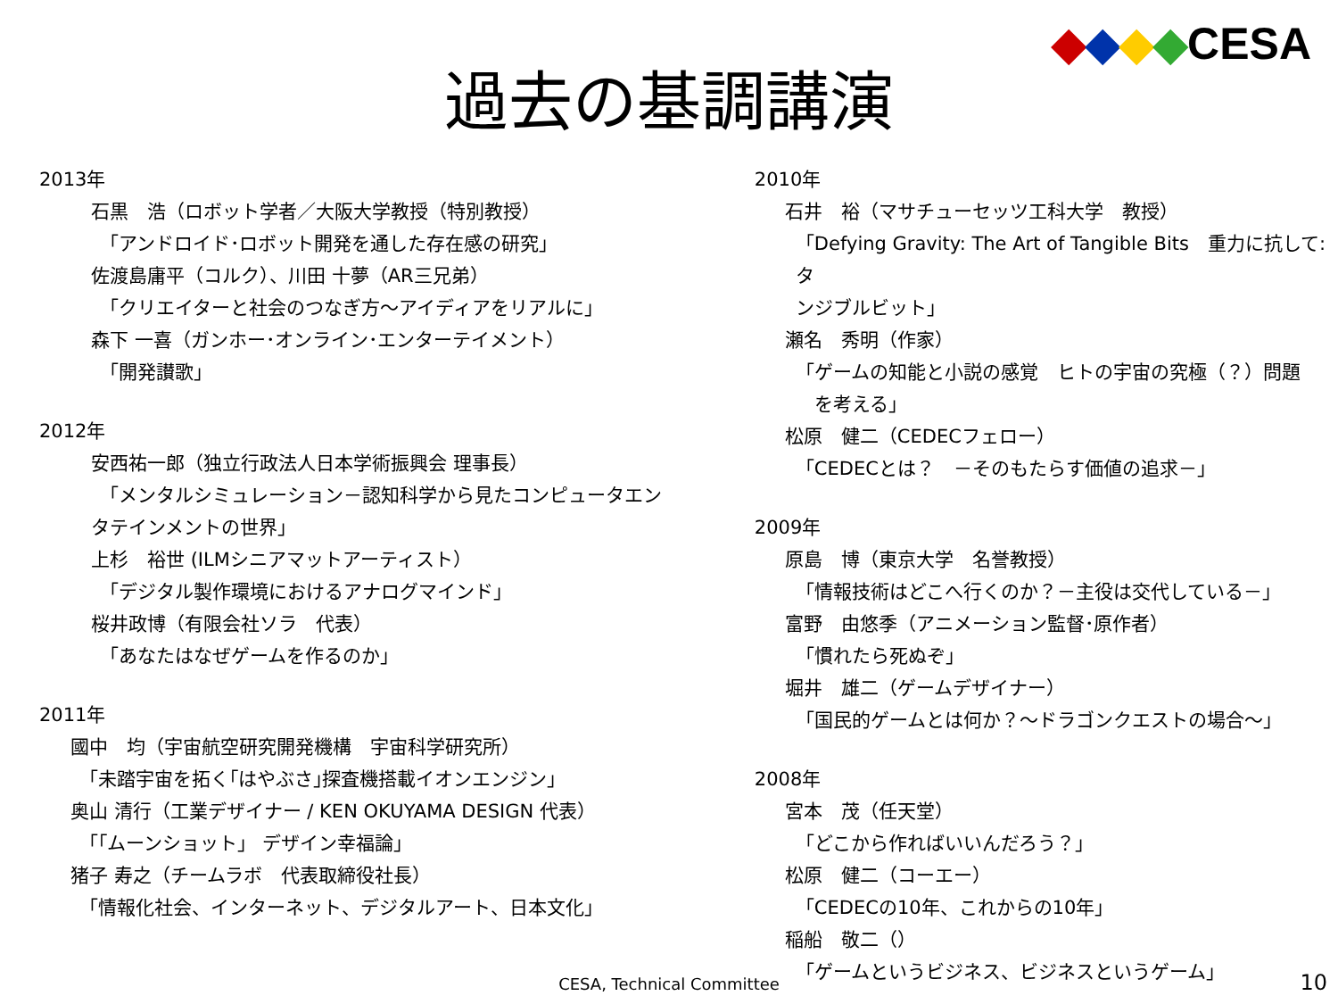◆◆◆◆CESA
過去の基調講演
2013年
石黒　浩（ロボット学者／大阪大学教授（特別教授）
「アンドロイド･ロボット開発を通した存在感の研究」
佐渡島庸平（コルク）、川田 十夢（AR三兄弟）
「クリエイターと社会のつなぎ方～アイディアをリアルに」
森下 一喜（ガンホー･オンライン･エンターテイメント）
「開発讃歌」
2012年
安西祐一郎（独立行政法人日本学術振興会 理事長）
「メンタルシミュレーション－認知科学から見たコンピュータエン
タテインメントの世界」
上杉　裕世 (ILMシニアマットアーティスト）
「デジタル製作環境におけるアナログマインド」
桜井政博（有限会社ソラ　代表）
「あなたはなぜゲームを作るのか」
2011年
國中　均（宇宙航空研究開発機構　宇宙科学研究所）
「未踏宇宙を拓く｢はやぶさ｣探査機搭載イオンエンジン」
奥山 清行（工業デザイナー / KEN OKUYAMA DESIGN 代表）
「｢ムーンショット」 デザイン幸福論」
猪子 寿之（チームラボ　代表取締役社長）
「情報化社会、インターネット、デジタルアート、日本文化」
2010年
石井　裕（マサチューセッツ工科大学　教授）
「Defying Gravity: The Art of Tangible Bits　重力に抗して:タ
ンジブルビット」
瀬名　秀明（作家）
「ゲームの知能と小説の感覚　ヒトの宇宙の究極（？）問題
　を考える」
松原　健二（CEDECフェロー）
「CEDECとは？　－そのもたらす価値の追求－」
2009年
原島　博（東京大学　名誉教授）
「情報技術はどこへ行くのか？－主役は交代している－」
富野　由悠季（アニメーション監督･原作者）
「慣れたら死ぬぞ」
堀井　雄二（ゲームデザイナー）
「国民的ゲームとは何か？～ドラゴンクエストの場合～」
2008年
宮本　茂（任天堂）
「どこから作ればいいんだろう？」
松原　健二（コーエー）
「CEDECの10年、これからの10年」
稲船　敬二（）
「ゲームというビジネス、ビジネスというゲーム」
CESA, Technical Committee 10